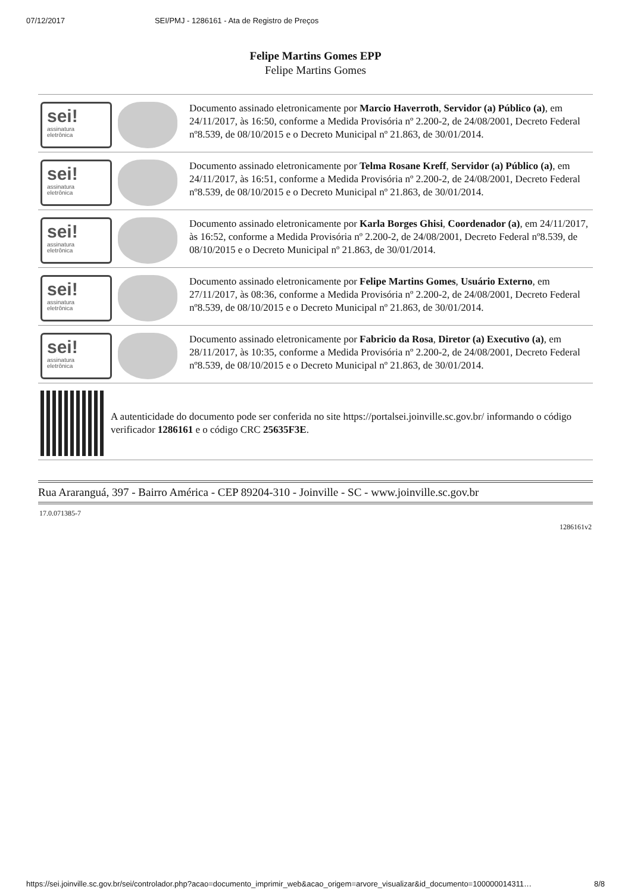07/12/2017 SEI/PMJ - 1286161 - Ata de Registro de Preços
Felipe Martins Gomes EPP
Felipe Martins Gomes
sei!
assinatura
eletrônica
Documento assinado eletronicamente por Marcio Haverroth, Servidor (a) Público (a), em 24/11/2017, às 16:50, conforme a Medida Provisória nº 2.200-2, de 24/08/2001, Decreto Federal nº8.539, de 08/10/2015 e o Decreto Municipal nº 21.863, de 30/01/2014.
sei!
assinatura
eletrônica
Documento assinado eletronicamente por Telma Rosane Kreff, Servidor (a) Público (a), em 24/11/2017, às 16:51, conforme a Medida Provisória nº 2.200-2, de 24/08/2001, Decreto Federal nº8.539, de 08/10/2015 e o Decreto Municipal nº 21.863, de 30/01/2014.
sei!
assinatura
eletrônica
Documento assinado eletronicamente por Karla Borges Ghisi, Coordenador (a), em 24/11/2017, às 16:52, conforme a Medida Provisória nº 2.200-2, de 24/08/2001, Decreto Federal nº8.539, de 08/10/2015 e o Decreto Municipal nº 21.863, de 30/01/2014.
sei!
assinatura
eletrônica
Documento assinado eletronicamente por Felipe Martins Gomes, Usuário Externo, em 27/11/2017, às 08:36, conforme a Medida Provisória nº 2.200-2, de 24/08/2001, Decreto Federal nº8.539, de 08/10/2015 e o Decreto Municipal nº 21.863, de 30/01/2014.
sei!
assinatura
eletrônica
Documento assinado eletronicamente por Fabricio da Rosa, Diretor (a) Executivo (a), em 28/11/2017, às 10:35, conforme a Medida Provisória nº 2.200-2, de 24/08/2001, Decreto Federal nº8.539, de 08/10/2015 e o Decreto Municipal nº 21.863, de 30/01/2014.
A autenticidade do documento pode ser conferida no site https://portalsei.joinville.sc.gov.br/ informando o código verificador 1286161 e o código CRC 25635F3E.
Rua Araranguá, 397 - Bairro América - CEP 89204-310 - Joinville - SC - www.joinville.sc.gov.br
17.0.071385-7
1286161v2
https://sei.joinville.sc.gov.br/sei/controlador.php?acao=documento_imprimir_web&acao_origem=arvore_visualizar&id_documento=100000014311… 8/8